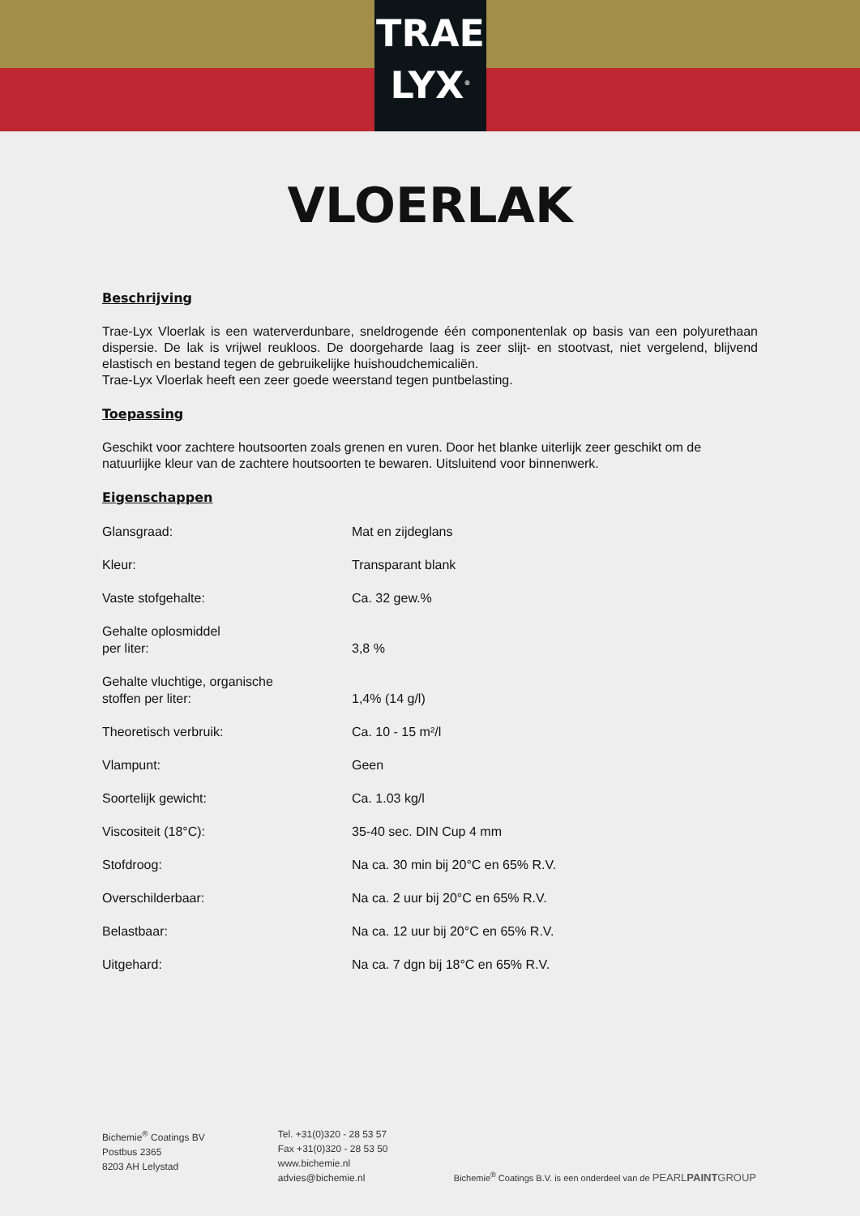TRAE
LYX<sup>®</sup>
VLOERLAK
Beschrijving
Trae-Lyx Vloerlak is een waterverdunbare, sneldrogende één componentenlak op basis van een polyurethaan dispersie. De lak is vrijwel reukloos. De doorgeharde laag is zeer slijt- en stootvast, niet vergelend, blijvend elastisch en bestand tegen de gebruikelijke huishoudchemicaliën.
Trae-Lyx Vloerlak heeft een zeer goede weerstand tegen puntbelasting.
Toepassing
Geschikt voor zachtere houtsoorten zoals grenen en vuren. Door het blanke uiterlijk zeer geschikt om de natuurlijke kleur van de zachtere houtsoorten te bewaren. Uitsluitend voor binnenwerk.
Eigenschappen
| Glansgraad: | Mat en zijdeglans |
| Kleur: | Transparant blank |
| Vaste stofgehalte: | Ca. 32 gew.% |
| Gehalte oplosmiddel per liter: | 3,8 % |
| Gehalte vluchtige, organische stoffen per liter: | 1,4% (14 g/l) |
| Theoretisch verbruik: | Ca. 10 - 15 m²/l |
| Vlampunt: | Geen |
| Soortelijk gewicht: | Ca. 1.03 kg/l |
| Viscositeit (18°C): | 35-40 sec. DIN Cup 4 mm |
| Stofdroog: | Na ca. 30 min bij 20°C en 65% R.V. |
| Overschilderbaar: | Na ca. 2 uur bij 20°C en 65% R.V. |
| Belastbaar: | Na ca. 12 uur bij 20°C en 65% R.V. |
| Uitgehard: | Na ca. 7 dgn bij 18°C en 65% R.V. |
Bichemie<sup>®</sup> Coatings BV
Postbus 2365
8203 AH Lelystad
Tel. +31(0)320 - 28 53 57
Fax +31(0)320 - 28 53 50
www.bichemie.nl
advies@bichemie.nl
Bichemie<sup>®</sup> Coatings B.V. is een onderdeel van de PEARLPAINTGROUP